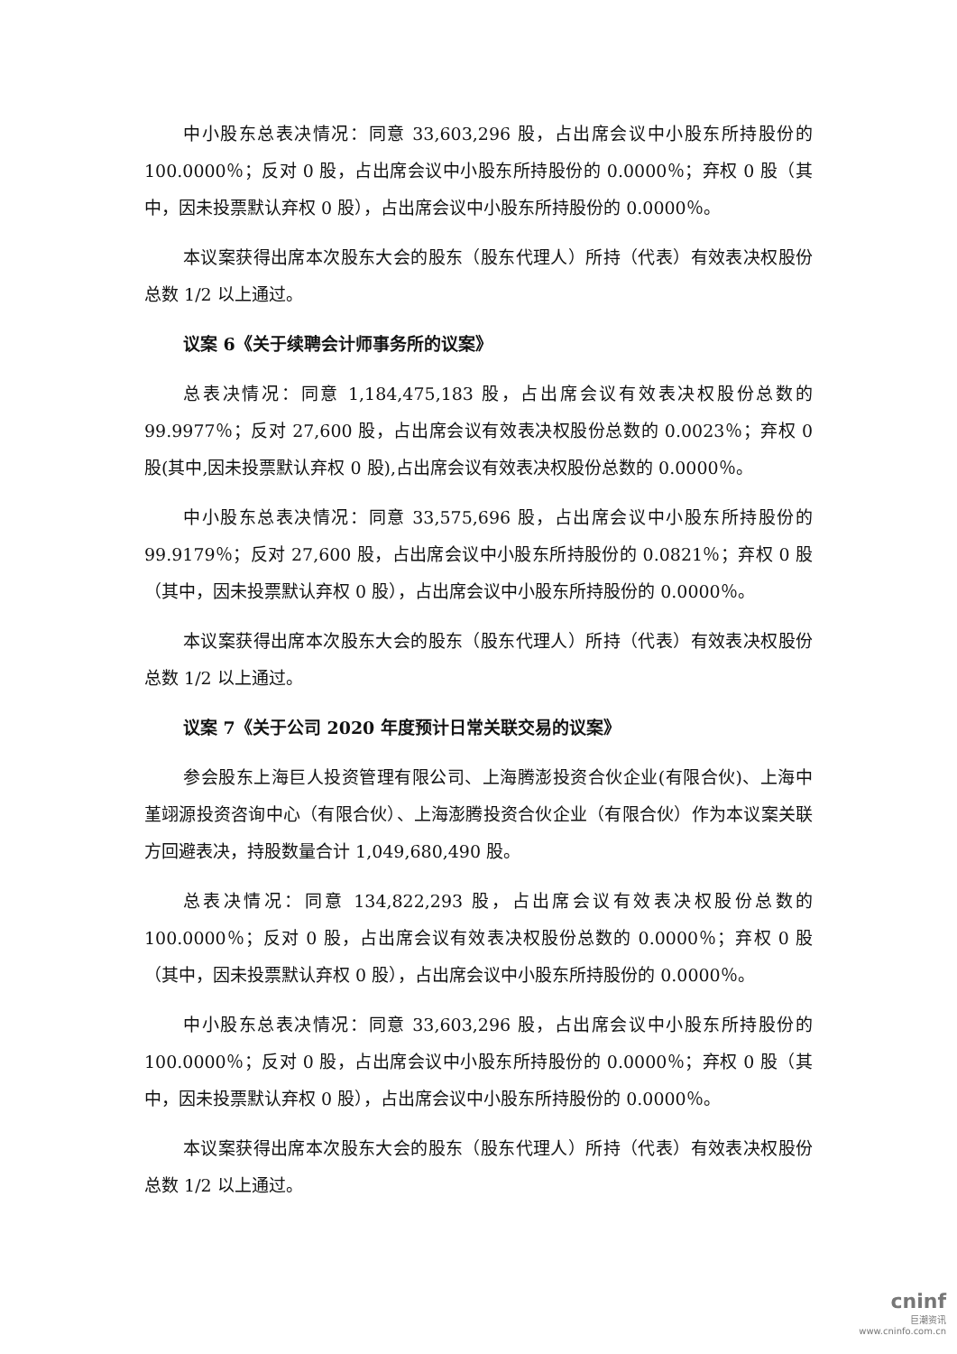中小股东总表决情况：同意 33,603,296 股，占出席会议中小股东所持股份的 100.0000％；反对 0 股，占出席会议中小股东所持股份的 0.0000％；弃权 0 股（其中，因未投票默认弃权 0 股），占出席会议中小股东所持股份的 0.0000％。
本议案获得出席本次股东大会的股东（股东代理人）所持（代表）有效表决权股份总数 1/2 以上通过。
议案 6《关于续聘会计师事务所的议案》
总表决情况：同意 1,184,475,183 股，占出席会议有效表决权股份总数的 99.9977％；反对 27,600 股，占出席会议有效表决权股份总数的 0.0023％；弃权 0 股(其中,因未投票默认弃权 0 股),占出席会议有效表决权股份总数的 0.0000％。
中小股东总表决情况：同意 33,575,696 股，占出席会议中小股东所持股份的 99.9179％；反对 27,600 股，占出席会议中小股东所持股份的 0.0821％；弃权 0 股（其中，因未投票默认弃权 0 股），占出席会议中小股东所持股份的 0.0000％。
本议案获得出席本次股东大会的股东（股东代理人）所持（代表）有效表决权股份总数 1/2 以上通过。
议案 7《关于公司 2020 年度预计日常关联交易的议案》
参会股东上海巨人投资管理有限公司、上海腾澎投资合伙企业(有限合伙)、上海中堇翊源投资咨询中心（有限合伙）、上海澎腾投资合伙企业（有限合伙）作为本议案关联方回避表决，持股数量合计 1,049,680,490 股。
总表决情况：同意 134,822,293 股，占出席会议有效表决权股份总数的 100.0000％；反对 0 股，占出席会议有效表决权股份总数的 0.0000％；弃权 0 股（其中，因未投票默认弃权 0 股），占出席会议中小股东所持股份的 0.0000％。
中小股东总表决情况：同意 33,603,296 股，占出席会议中小股东所持股份的 100.0000％；反对 0 股，占出席会议中小股东所持股份的 0.0000％；弃权 0 股（其中，因未投票默认弃权 0 股），占出席会议中小股东所持股份的 0.0000％。
本议案获得出席本次股东大会的股东（股东代理人）所持（代表）有效表决权股份总数 1/2 以上通过。
cninf
巨潮资讯
www.cninfo.com.cn